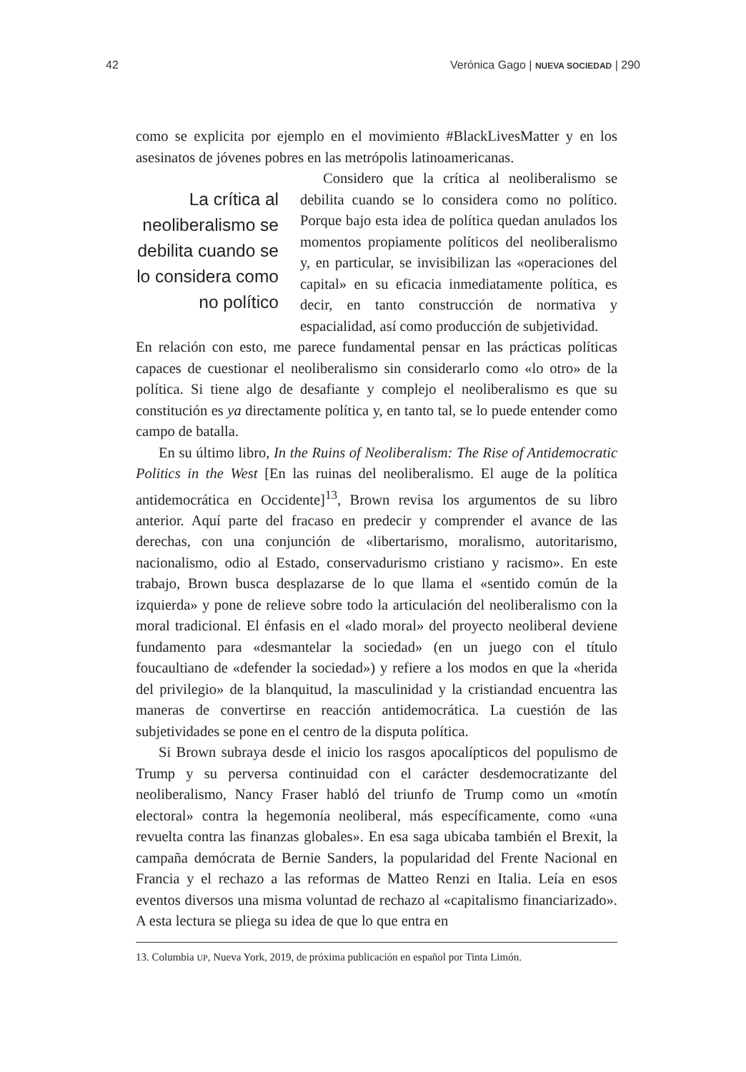42 Verónica Gago | NUEVA SOCIEDAD | 290
como se explicita por ejemplo en el movimiento #BlackLivesMatter y en los asesinatos de jóvenes pobres en las metrópolis latinoamericanas.
La crítica al neoliberalismo se debilita cuando se lo considera como no político
Considero que la crítica al neoliberalismo se debilita cuando se lo considera como no político. Porque bajo esta idea de política quedan anulados los momentos propiamente políticos del neoliberalismo y, en particular, se invisibilizan las «operaciones del capital» en su eficacia inmediatamente política, es decir, en tanto construcción de normativa y espacialidad, así como producción de subjetividad.
En relación con esto, me parece fundamental pensar en las prácticas políticas capaces de cuestionar el neoliberalismo sin considerarlo como «lo otro» de la política. Si tiene algo de desafiante y complejo el neoliberalismo es que su constitución es ya directamente política y, en tanto tal, se lo puede entender como campo de batalla.
En su último libro, In the Ruins of Neoliberalism: The Rise of Antidemocratic Politics in the West [En las ruinas del neoliberalismo. El auge de la política antidemocrática en Occidente]<sup>13</sup>, Brown revisa los argumentos de su libro anterior. Aquí parte del fracaso en predecir y comprender el avance de las derechas, con una conjunción de «libertarismo, moralismo, autoritarismo, nacionalismo, odio al Estado, conservadurismo cristiano y racismo». En este trabajo, Brown busca desplazarse de lo que llama el «sentido común de la izquierda» y pone de relieve sobre todo la articulación del neoliberalismo con la moral tradicional. El énfasis en el «lado moral» del proyecto neoliberal deviene fundamento para «desmantelar la sociedad» (en un juego con el título foucaultiano de «defender la sociedad») y refiere a los modos en que la «herida del privilegio» de la blanquitud, la masculinidad y la cristiandad encuentra las maneras de convertirse en reacción antidemocrática. La cuestión de las subjetividades se pone en el centro de la disputa política.
Si Brown subraya desde el inicio los rasgos apocalípticos del populismo de Trump y su perversa continuidad con el carácter desdemocratizante del neoliberalismo, Nancy Fraser habló del triunfo de Trump como un «motín electoral» contra la hegemonía neoliberal, más específicamente, como «una revuelta contra las finanzas globales». En esa saga ubicaba también el Brexit, la campaña demócrata de Bernie Sanders, la popularidad del Frente Nacional en Francia y el rechazo a las reformas de Matteo Renzi en Italia. Leía en esos eventos diversos una misma voluntad de rechazo al «capitalismo financiarizado». A esta lectura se pliega su idea de que lo que entra en
13. Columbia UP, Nueva York, 2019, de próxima publicación en español por Tinta Limón.